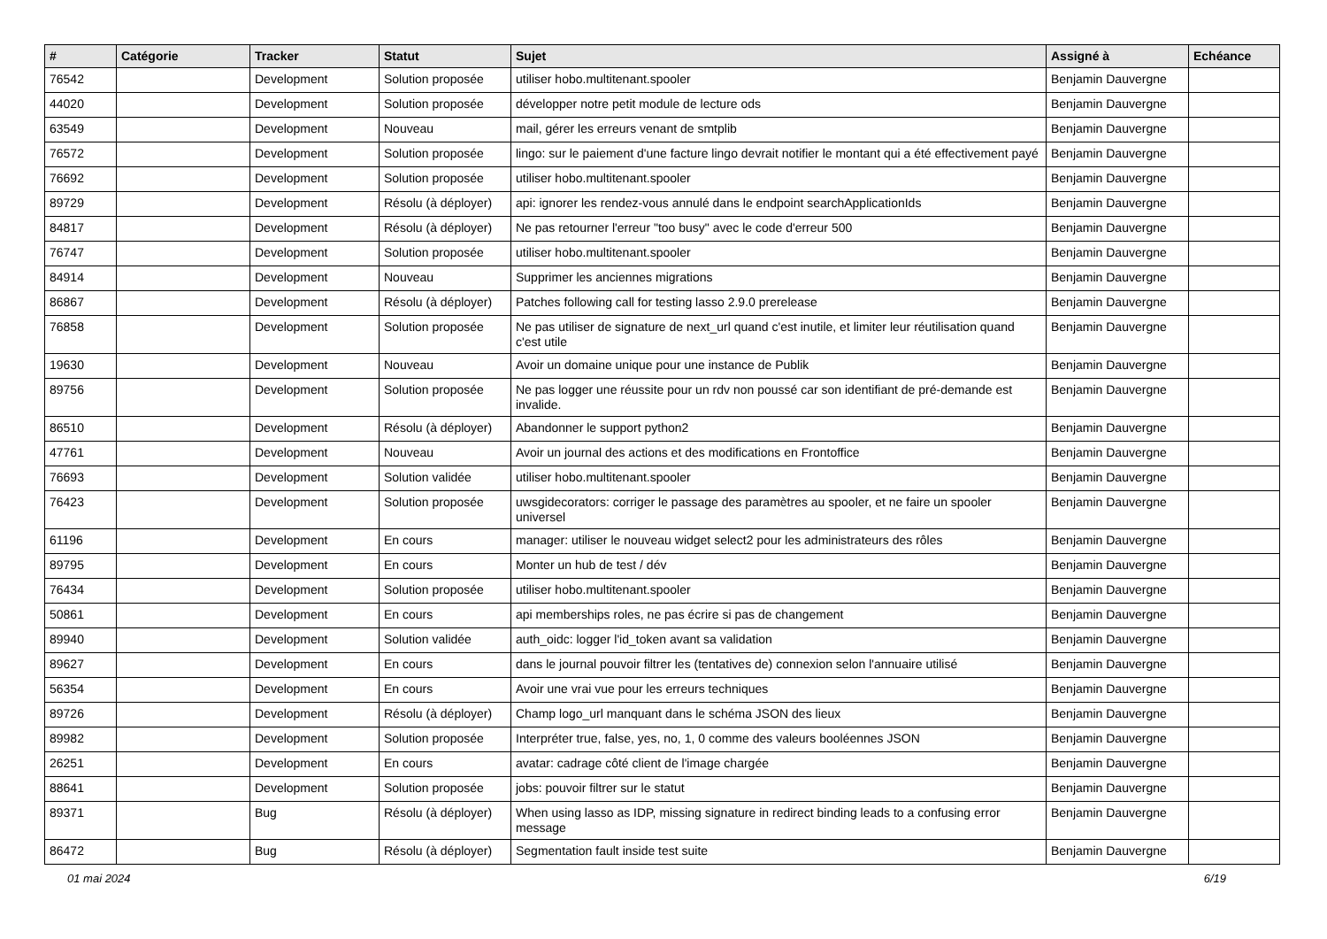| # | Catégorie | Tracker | Statut | Sujet | Assigné à | Echéance |
| --- | --- | --- | --- | --- | --- | --- |
| 76542 | | Development | Solution proposée | utiliser hobo.multitenant.spooler | Benjamin Dauvergne | |
| 44020 | | Development | Solution proposée | développer notre petit module de lecture ods | Benjamin Dauvergne | |
| 63549 | | Development | Nouveau | mail, gérer les erreurs venant de smtplib | Benjamin Dauvergne | |
| 76572 | | Development | Solution proposée | lingo: sur le paiement d'une facture lingo devrait notifier le montant qui a été effectivement payé | Benjamin Dauvergne | |
| 76692 | | Development | Solution proposée | utiliser hobo.multitenant.spooler | Benjamin Dauvergne | |
| 89729 | | Development | Résolu (à déployer) | api: ignorer les rendez-vous annulé dans le endpoint searchApplicationIds | Benjamin Dauvergne | |
| 84817 | | Development | Résolu (à déployer) | Ne pas retourner l'erreur "too busy" avec le code d'erreur 500 | Benjamin Dauvergne | |
| 76747 | | Development | Solution proposée | utiliser hobo.multitenant.spooler | Benjamin Dauvergne | |
| 84914 | | Development | Nouveau | Supprimer les anciennes migrations | Benjamin Dauvergne | |
| 86867 | | Development | Résolu (à déployer) | Patches following call for testing lasso 2.9.0 prerelease | Benjamin Dauvergne | |
| 76858 | | Development | Solution proposée | Ne pas utiliser de signature de next_url quand c'est inutile, et limiter leur réutilisation quand c'est utile | Benjamin Dauvergne | |
| 19630 | | Development | Nouveau | Avoir un domaine unique pour une instance de Publik | Benjamin Dauvergne | |
| 89756 | | Development | Solution proposée | Ne pas logger une réussite pour un rdv non poussé car son identifiant de pré-demande est invalide. | Benjamin Dauvergne | |
| 86510 | | Development | Résolu (à déployer) | Abandonner le support python2 | Benjamin Dauvergne | |
| 47761 | | Development | Nouveau | Avoir un journal des actions et des modifications en Frontoffice | Benjamin Dauvergne | |
| 76693 | | Development | Solution validée | utiliser hobo.multitenant.spooler | Benjamin Dauvergne | |
| 76423 | | Development | Solution proposée | uwsgidecorators: corriger le passage des paramètres au spooler, et ne faire un spooler universel | Benjamin Dauvergne | |
| 61196 | | Development | En cours | manager: utiliser le nouveau widget select2 pour les administrateurs des rôles | Benjamin Dauvergne | |
| 89795 | | Development | En cours | Monter un hub de test / dév | Benjamin Dauvergne | |
| 76434 | | Development | Solution proposée | utiliser hobo.multitenant.spooler | Benjamin Dauvergne | |
| 50861 | | Development | En cours | api memberships roles, ne pas écrire si pas de changement | Benjamin Dauvergne | |
| 89940 | | Development | Solution validée | auth_oidc: logger l'id_token avant sa validation | Benjamin Dauvergne | |
| 89627 | | Development | En cours | dans le journal pouvoir filtrer les (tentatives de) connexion selon l'annuaire utilisé | Benjamin Dauvergne | |
| 56354 | | Development | En cours | Avoir une vrai vue pour les erreurs techniques | Benjamin Dauvergne | |
| 89726 | | Development | Résolu (à déployer) | Champ logo_url manquant dans le schéma JSON des lieux | Benjamin Dauvergne | |
| 89982 | | Development | Solution proposée | Interpréter true, false, yes, no, 1, 0 comme des valeurs booléennes JSON | Benjamin Dauvergne | |
| 26251 | | Development | En cours | avatar: cadrage côté client de l'image chargée | Benjamin Dauvergne | |
| 88641 | | Development | Solution proposée | jobs: pouvoir filtrer sur le statut | Benjamin Dauvergne | |
| 89371 | | Bug | Résolu (à déployer) | When using lasso as IDP, missing signature in redirect binding leads to a confusing error message | Benjamin Dauvergne | |
| 86472 | | Bug | Résolu (à déployer) | Segmentation fault inside test suite | Benjamin Dauvergne | |
01 mai 2024 6/19